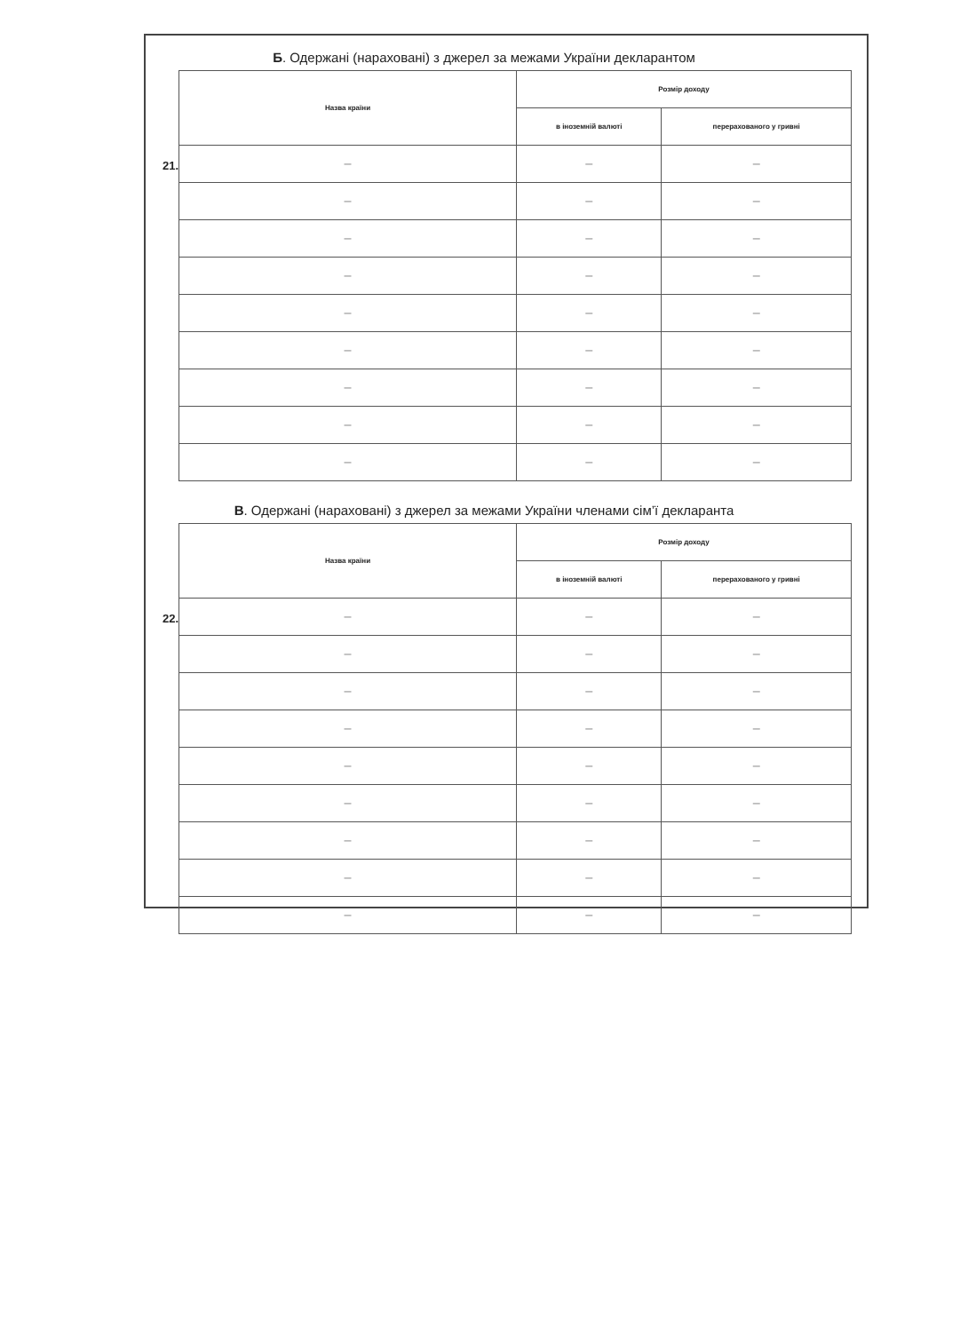Б. Одержані (нараховані) з джерел за межами України декларантом
21.
| Назва країни | Розмір доходу | |
| --- | --- | --- |
| | в іноземній валюті | перерахованого у гривні |
| — | — | — |
| — | — | — |
| — | — | — |
| — | — | — |
| — | — | — |
| — | — | — |
| — | — | — |
| — | — | — |
| — | — | — |
В. Одержані (нараховані) з джерел за межами України членами сім’ї декларанта
22.
| Назва країни | Розмір доходу | |
| --- | --- | --- |
| | в іноземній валюті | перерахованого у гривні |
| — | — | — |
| — | — | — |
| — | — | — |
| — | — | — |
| — | — | — |
| — | — | — |
| — | — | — |
| — | — | — |
| — | — | — |